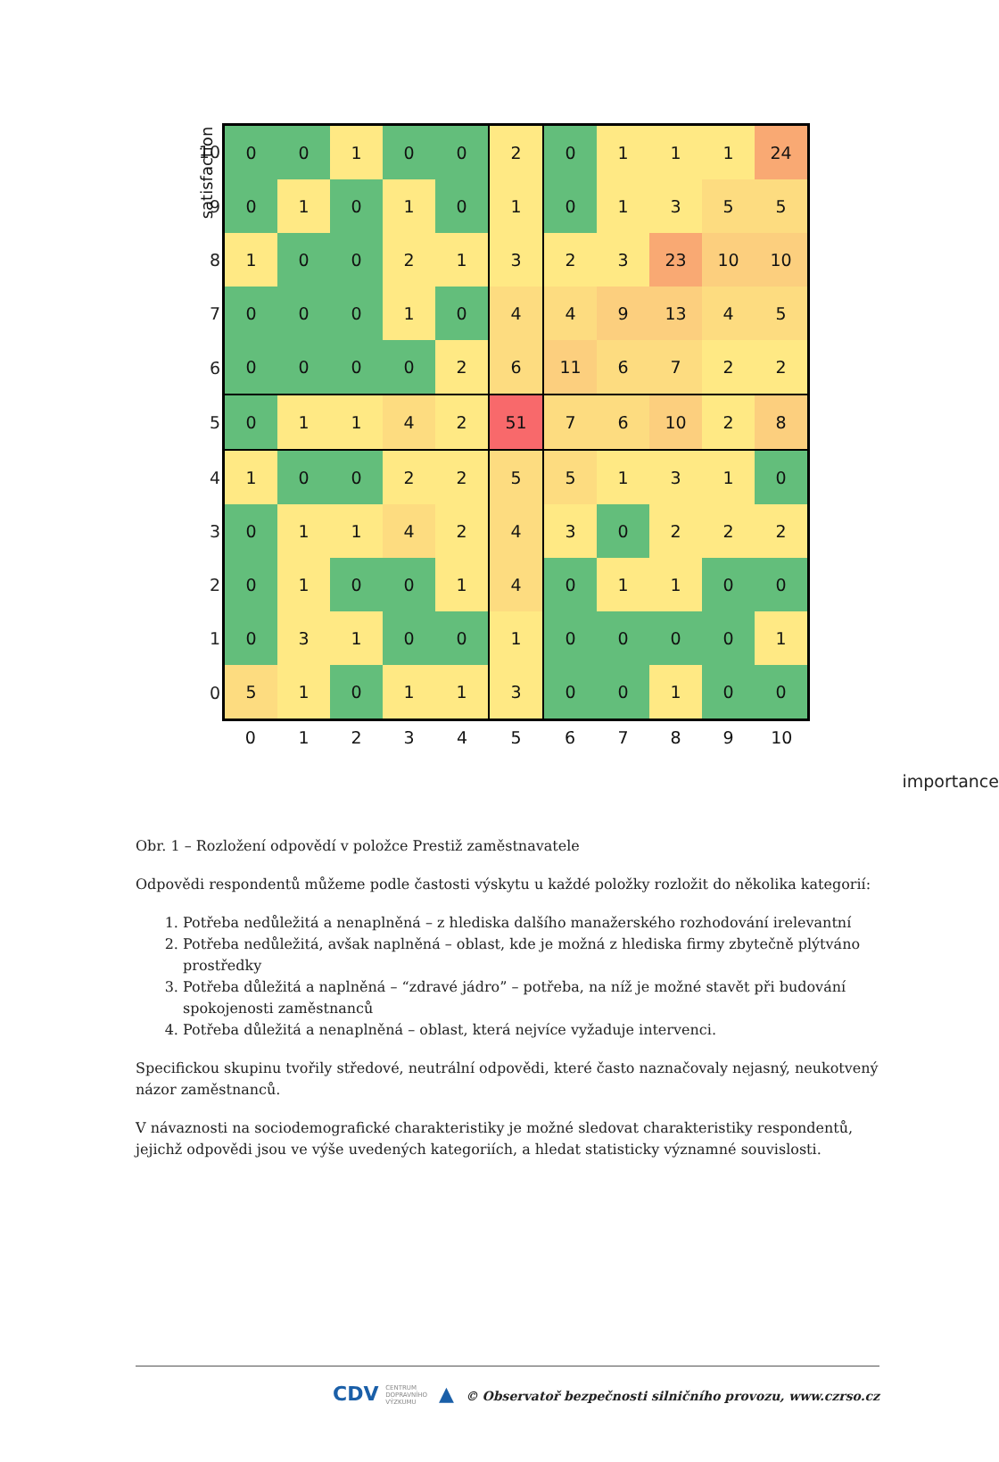satisfaction
| 10 | 0 | 0 | 1 | 0 | 0 | 2 | 0 | 1 | 1 | 1 | 24 |
| 9 | 0 | 1 | 0 | 1 | 0 | 1 | 0 | 1 | 3 | 5 | 5 |
| 8 | 1 | 0 | 0 | 2 | 1 | 3 | 2 | 3 | 23 | 10 | 10 |
| 7 | 0 | 0 | 0 | 1 | 0 | 4 | 4 | 9 | 13 | 4 | 5 |
| 6 | 0 | 0 | 0 | 0 | 2 | 6 | 11 | 6 | 7 | 2 | 2 |
| 5 | 0 | 1 | 1 | 4 | 2 | 51 | 7 | 6 | 10 | 2 | 8 |
| 4 | 1 | 0 | 0 | 2 | 2 | 5 | 5 | 1 | 3 | 1 | 0 |
| 3 | 0 | 1 | 1 | 4 | 2 | 4 | 3 | 0 | 2 | 2 | 2 |
| 2 | 0 | 1 | 0 | 0 | 1 | 4 | 0 | 1 | 1 | 0 | 0 |
| 1 | 0 | 3 | 1 | 0 | 0 | 1 | 0 | 0 | 0 | 0 | 1 |
| 0 | 5 | 1 | 0 | 1 | 1 | 3 | 0 | 0 | 1 | 0 | 0 |
| | 0 | 1 | 2 | 3 | 4 | 5 | 6 | 7 | 8 | 9 | 10 |
importance
Obr. 1 – Rozložení odpovědí v položce Prestiž zaměstnavatele
Odpovědi respondentů můžeme podle častosti výskytu u každé položky rozložit do několika kategorií:
1. Potřeba nedůležitá a nenaplněná – z hlediska dalšího manažerského rozhodování irelevantní
2. Potřeba nedůležitá, avšak naplněná – oblast, kde je možná z hlediska firmy zbytečně plýtváno prostředky
3. Potřeba důležitá a naplněná – “zdravé jádro” – potřeba, na níž je možné stavět při budování spokojenosti zaměstnanců
4. Potřeba důležitá a nenaplněná – oblast, která nejvíce vyžaduje intervenci.
Specifickou skupinu tvořily středové, neutrální odpovědi, které často naznačovaly nejasný, neukotvený názor zaměstnanců.
V návaznosti na sociodemografické charakteristiky je možné sledovat charakteristiky respondentů, jejichž odpovědi jsou ve výše uvedených kategoriích, a hledat statisticky významné souvislosti.
CDV CENTRUM
DOPRAVNÍHO
VÝZKUMU ▲ © Observatoř bezpečnosti silničního provozu, www.czrso.cz